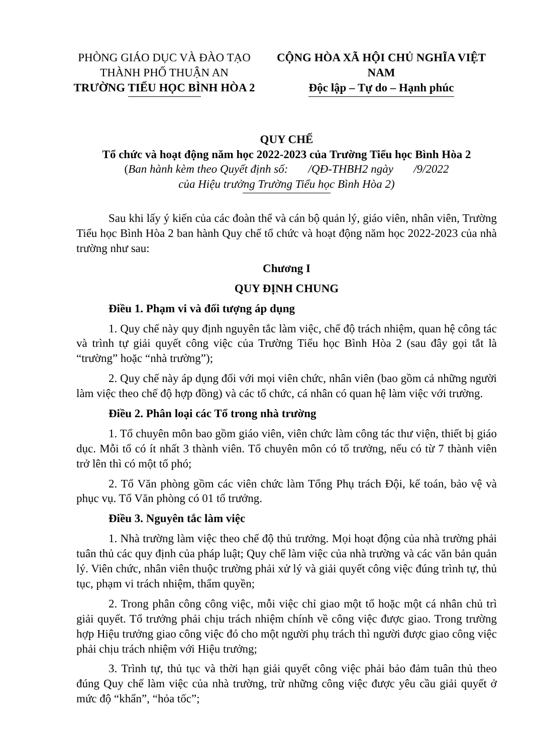PHÒNG GIÁO DỤC VÀ ĐÀO TẠO
THÀNH PHỐ THUẬN AN
TRƯỜNG TIỂU HỌC BÌNH HÒA 2
CỘNG HÒA XÃ HỘI CHỦ NGHĨA VIỆT NAM
Độc lập – Tự do – Hạnh phúc
QUY CHẾ
Tổ chức và hoạt động năm học 2022-2023 của Trường Tiểu học Bình Hòa 2
(Ban hành kèm theo Quyết định số: /QĐ-THBH2 ngày /9/2022
của Hiệu trưởng Trường Tiểu học Bình Hòa 2)
Sau khi lấy ý kiến của các đoàn thể và cán bộ quản lý, giáo viên, nhân viên, Trường Tiểu học Bình Hòa 2 ban hành Quy chế tổ chức và hoạt động năm học 2022-2023 của nhà trường như sau:
Chương I
QUY ĐỊNH CHUNG
Điều 1. Phạm vi và đối tượng áp dụng
1. Quy chế này quy định nguyên tắc làm việc, chế độ trách nhiệm, quan hệ công tác và trình tự giải quyết công việc của Trường Tiểu học Bình Hòa 2 (sau đây gọi tắt là “trường” hoặc “nhà trường”);
2. Quy chế này áp dụng đối với mọi viên chức, nhân viên (bao gồm cả những người làm việc theo chế độ hợp đồng) và các tổ chức, cá nhân có quan hệ làm việc với trường.
Điều 2. Phân loại các Tổ trong nhà trường
1. Tổ chuyên môn bao gồm giáo viên, viên chức làm công tác thư viện, thiết bị giáo dục. Mỗi tổ có ít nhất 3 thành viên. Tổ chuyên môn có tổ trưởng, nếu có từ 7 thành viên trở lên thì có một tổ phó;
2. Tổ Văn phòng gồm các viên chức làm Tổng Phụ trách Đội, kế toán, bảo vệ và phục vụ. Tổ Văn phòng có 01 tổ trưởng.
Điều 3. Nguyên tắc làm việc
1. Nhà trường làm việc theo chế độ thủ trưởng. Mọi hoạt động của nhà trường phải tuân thủ các quy định của pháp luật; Quy chế làm việc của nhà trường và các văn bản quản lý. Viên chức, nhân viên thuộc trường phải xử lý và giải quyết công việc đúng trình tự, thủ tục, phạm vi trách nhiệm, thẩm quyền;
2. Trong phân công công việc, mỗi việc chỉ giao một tổ hoặc một cá nhân chủ trì giải quyết. Tổ trưởng phải chịu trách nhiệm chính về công việc được giao. Trong trường hợp Hiệu trưởng giao công việc đó cho một người phụ trách thì người được giao công việc phải chịu trách nhiệm với Hiệu trưởng;
3. Trình tự, thủ tục và thời hạn giải quyết công việc phải bảo đảm tuân thủ theo đúng Quy chế làm việc của nhà trường, trừ những công việc được yêu cầu giải quyết ở mức độ “khẩn”, “hỏa tốc”;